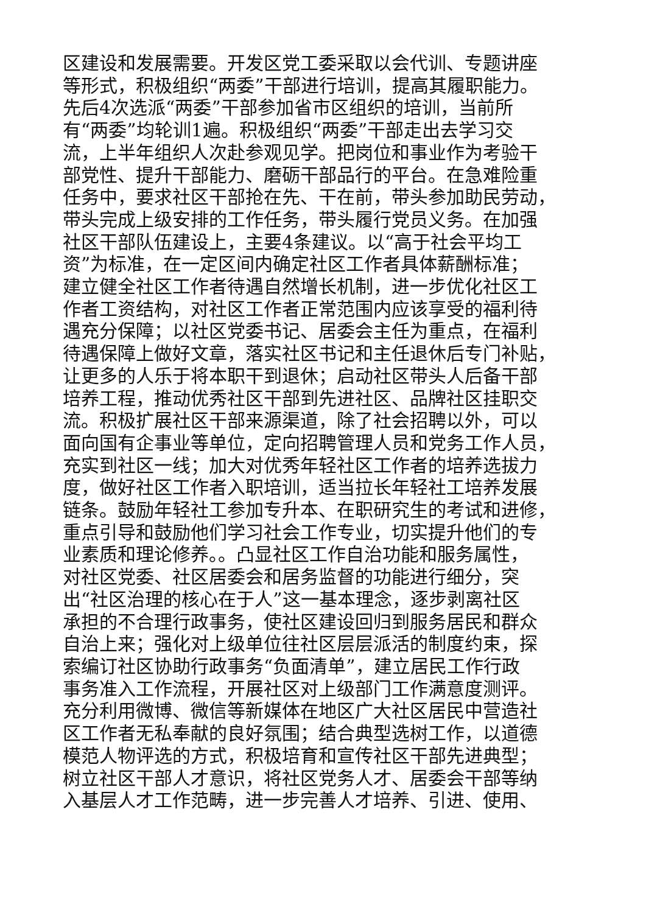区建设和发展需要。开发区党工委采取以会代训、专题讲座
等形式，积极组织“两委”干部进行培训，提高其履职能力。
先后4次选派“两委”干部参加省市区组织的培训，当前所
有“两委”均轮训1遍。积极组织“两委”干部走出去学习交
流，上半年组织人次赴参观见学。把岗位和事业作为考验干
部党性、提升干部能力、磨砺干部品行的平台。在急难险重
任务中，要求社区干部抢在先、干在前，带头参加助民劳动，
带头完成上级安排的工作任务，带头履行党员义务。在加强
社区干部队伍建设上，主要4条建议。以“高于社会平均工
资”为标准，在一定区间内确定社区工作者具体薪酬标准；
建立健全社区工作者待遇自然增长机制，进一步优化社区工
作者工资结构，对社区工作者正常范围内应该享受的福利待
遇充分保障；以社区党委书记、居委会主任为重点，在福利
待遇保障上做好文章，落实社区书记和主任退休后专门补贴，
让更多的人乐于将本职干到退休；启动社区带头人后备干部
培养工程，推动优秀社区干部到先进社区、品牌社区挂职交
流。积极扩展社区干部来源渠道，除了社会招聘以外，可以
面向国有企事业等单位，定向招聘管理人员和党务工作人员，
充实到社区一线；加大对优秀年轻社区工作者的培养选拔力
度，做好社区工作者入职培训，适当拉长年轻社工培养发展
链条。鼓励年轻社工参加专升本、在职研究生的考试和进修，
重点引导和鼓励他们学习社会工作专业，切实提升他们的专
业素质和理论修养。。凸显社区工作自治功能和服务属性，
对社区党委、社区居委会和居务监督的功能进行细分，突
出“社区治理的核心在于人”这一基本理念，逐步剥离社区
承担的不合理行政事务，使社区建设回归到服务居民和群众
自治上来；强化对上级单位往社区层层派活的制度约束，探
索编订社区协助行政事务“负面清单”，建立居民工作行政
事务准入工作流程，开展社区对上级部门工作满意度测评。
充分利用微博、微信等新媒体在地区广大社区居民中营造社
区工作者无私奉献的良好氛围；结合典型选树工作，以道德
模范人物评选的方式，积极培育和宣传社区干部先进典型；
树立社区干部人才意识，将社区党务人才、居委会干部等纳
入基层人才工作范畴，进一步完善人才培养、引进、使用、